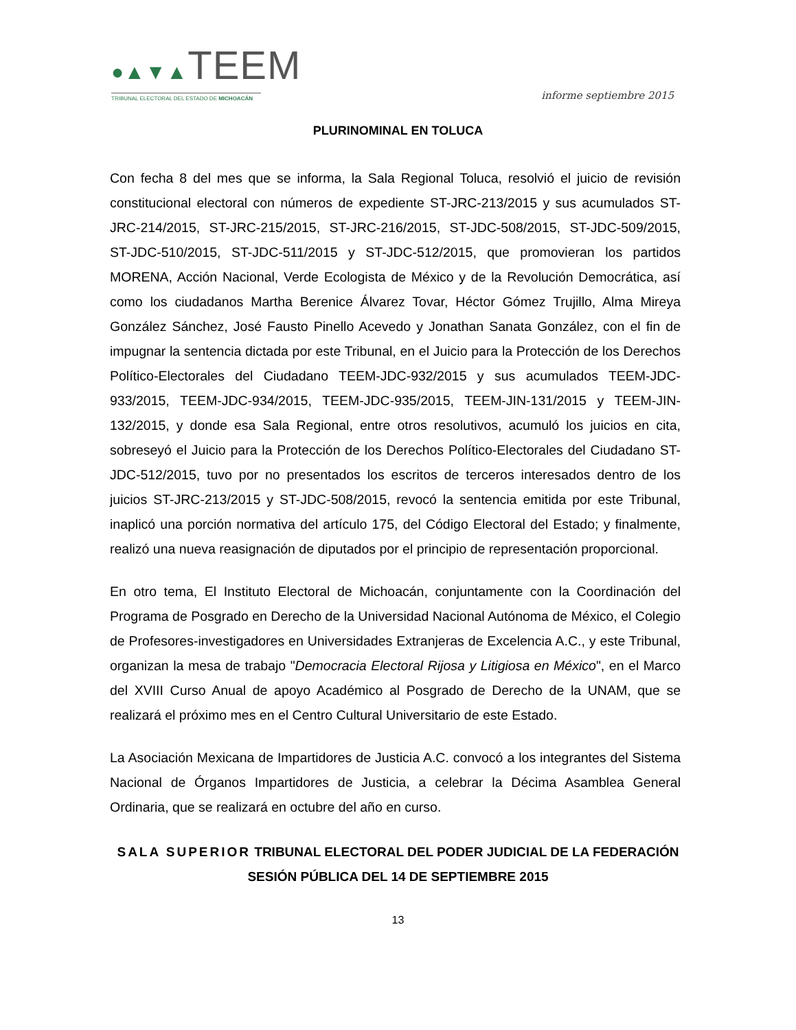●▲▼▲TEEM
TRIBUNAL ELECTORAL DEL ESTADO DE MICHOACÁN
informe septiembre 2015
PLURINOMINAL EN TOLUCA
Con fecha 8 del mes que se informa, la Sala Regional Toluca, resolvió el juicio de revisión constitucional electoral con números de expediente ST-JRC-213/2015 y sus acumulados ST-JRC-214/2015, ST-JRC-215/2015, ST-JRC-216/2015, ST-JDC-508/2015, ST-JDC-509/2015, ST-JDC-510/2015, ST-JDC-511/2015 y ST-JDC-512/2015, que promovieran los partidos MORENA, Acción Nacional, Verde Ecologista de México y de la Revolución Democrática, así como los ciudadanos Martha Berenice Álvarez Tovar, Héctor Gómez Trujillo, Alma Mireya González Sánchez, José Fausto Pinello Acevedo y Jonathan Sanata González, con el fin de impugnar la sentencia dictada por este Tribunal, en el Juicio para la Protección de los Derechos Político-Electorales del Ciudadano TEEM-JDC-932/2015 y sus acumulados TEEM-JDC-933/2015, TEEM-JDC-934/2015, TEEM-JDC-935/2015, TEEM-JIN-131/2015 y TEEM-JIN-132/2015, y donde esa Sala Regional, entre otros resolutivos, acumuló los juicios en cita, sobreseyó el Juicio para la Protección de los Derechos Político-Electorales del Ciudadano ST-JDC-512/2015, tuvo por no presentados los escritos de terceros interesados dentro de los juicios ST-JRC-213/2015 y ST-JDC-508/2015, revocó la sentencia emitida por este Tribunal, inaplicó una porción normativa del artículo 175, del Código Electoral del Estado; y finalmente, realizó una nueva reasignación de diputados por el principio de representación proporcional.
En otro tema, El Instituto Electoral de Michoacán, conjuntamente con la Coordinación del Programa de Posgrado en Derecho de la Universidad Nacional Autónoma de México, el Colegio de Profesores-investigadores en Universidades Extranjeras de Excelencia A.C., y este Tribunal, organizan la mesa de trabajo "Democracia Electoral Rijosa y Litigiosa en México", en el Marco del XVIII Curso Anual de apoyo Académico al Posgrado de Derecho de la UNAM, que se realizará el próximo mes en el Centro Cultural Universitario de este Estado.
La Asociación Mexicana de Impartidores de Justicia A.C. convocó a los integrantes del Sistema Nacional de Órganos Impartidores de Justicia, a celebrar la Décima Asamblea General Ordinaria, que se realizará en octubre del año en curso.
SALA SUPERIOR TRIBUNAL ELECTORAL DEL PODER JUDICIAL DE LA FEDERACIÓN SESIÓN PÚBLICA DEL 14 DE SEPTIEMBRE 2015
13